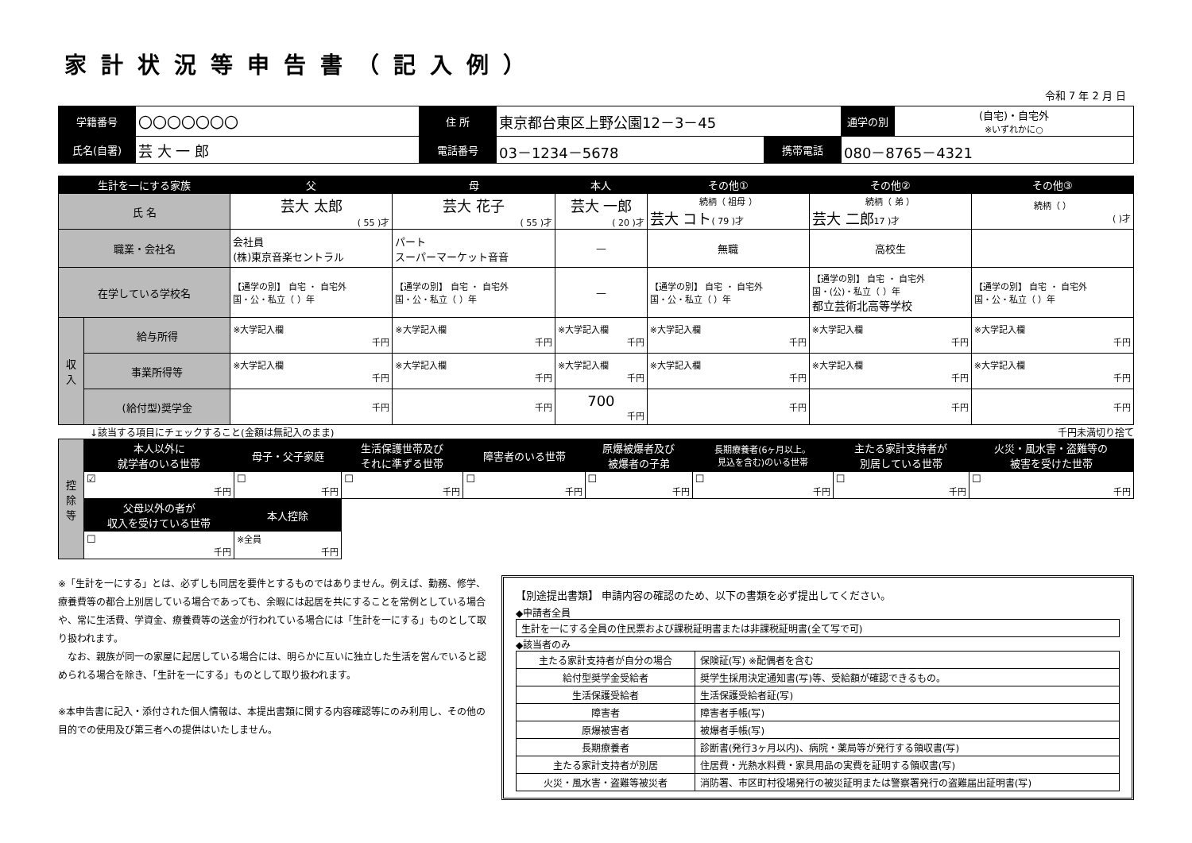家計状況等申告書（記入例）
令和 7 年 2 月 日
| 学籍番号 | 〇〇〇〇〇〇〇 | 住 所 | 東京都台東区上野公園12－3－45 | | | 通学の別 | (自宅)・自宅外 ※いずれかに○ |
| 氏名(自署) | 芸 大 一 郎 | 電話番号 | 03－1234－5678 | 携帯電話 | 080－8765－4321 | | |
| 生計を一にする家族 | | 父 | 母 | 本人 | その他① | その他② | その他③ |
| --- | --- | --- | --- | --- | --- | --- | --- |
| 氏 名 | | 芸大 太郎 ( 55 )才 | 芸大 花子 ( 55 )才 | 芸大 一郎 ( 20 )才 | 続柄（ 祖母 ） 芸大 コト ( 79 )才 | 続柄（ 弟 ） 芸大 二郎 17 )才 | 続柄（ ） ( )才 |
| 職業・会社名 | | 会社員 (株)東京音楽セントラル | パート スーパーマーケット音音 | — | 無職 | 高校生 | |
| 在学している学校名 | | 【通学の別】 自宅 ・ 自宅外 国・公・私立（ ）年 | 【通学の別】 自宅 ・ 自宅外 国・公・私立（ ）年 | — | 【通学の別】 自宅 ・ 自宅外 国・公・私立（ ）年 | 【通学の別】 自宅 ・ 自宅外 国・(公)・私立（ ）年 都立芸術北高等学校 | 【通学の別】 自宅 ・ 自宅外 国・公・私立（ ）年 |
| 収入 | 給与所得 | ※大学記入欄 千円 | ※大学記入欄 千円 | ※大学記入欄 千円 | ※大学記入欄 千円 | ※大学記入欄 千円 | ※大学記入欄 千円 |
| | 事業所得等 | ※大学記入欄 千円 | ※大学記入欄 千円 | ※大学記入欄 千円 | ※大学記入欄 千円 | ※大学記入欄 千円 | ※大学記入欄 千円 |
| | (給付型)奨学金 | 千円 | 千円 | 700 千円 | 千円 | 千円 | 千円 |
↓該当する項目にチェックすること(金額は無記入のまま) 千円未満切り捨て
| 控除等 | 本人以外に 就学者のいる世帯 | 母子・父子家庭 | 生活保護世帯及び それに準ずる世帯 | 障害者のいる世帯 | 原爆被爆者及び 被爆者の子弟 | 長期療養者(6ヶ月以上。 見込を含む)のいる世帯 | 主たる家計支持者が 別居している世帯 | 火災・風水害・盗難等の 被害を受けた世帯 |
| | ☑ 千円 | ☐ 千円 | ☐ 千円 | ☐ 千円 | ☐ 千円 | ☐ 千円 | ☐ 千円 | ☐ 千円 |
| | 父母以外の者が 収入を受けている世帯 | 本人控除 | | | | | | |
| | ☐ 千円 | ※全員 千円 | | | | | | |
※「生計を一にする」とは、必ずしも同居を要件とするものではありません。例えば、勤務、修学、療養費等の都合上別居している場合であっても、余暇には起居を共にすることを常例としている場合や、常に生活費、学資金、療養費等の送金が行われている場合には「生計を一にする」ものとして取り扱われます。
　なお、親族が同一の家屋に起居している場合には、明らかに互いに独立した生活を営んでいると認められる場合を除き、「生計を一にする」ものとして取り扱われます。
※本申告書に記入・添付された個人情報は、本提出書類に関する内容確認等にのみ利用し、その他の目的での使用及び第三者への提供はいたしません。
【別途提出書類】 申請内容の確認のため、以下の書類を必ず提出してください。
◆申請者全員
| 生計を一にする全員の住民票および課税証明書または非課税証明書(全て写で可) |
◆該当者のみ
| 主たる家計支持者が自分の場合 | 保険証(写) ※配偶者を含む |
| 給付型奨学金受給者 | 奨学生採用決定通知書(写)等、受給額が確認できるもの。 |
| 生活保護受給者 | 生活保護受給者証(写) |
| 障害者 | 障害者手帳(写) |
| 原爆被害者 | 被爆者手帳(写) |
| 長期療養者 | 診断書(発行3ヶ月以内)、病院・薬局等が発行する領収書(写) |
| 主たる家計支持者が別居 | 住居費・光熱水料費・家具用品の実費を証明する領収書(写) |
| 火災・風水害・盗難等被災者 | 消防署、市区町村役場発行の被災証明または警察署発行の盗難届出証明書(写) |